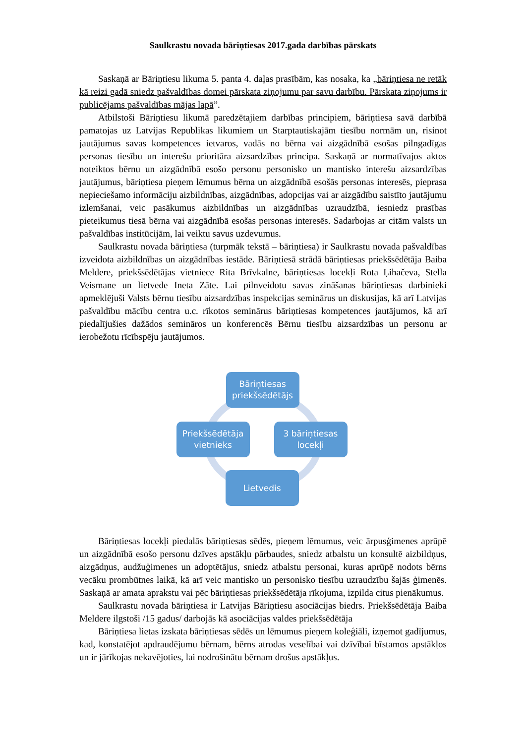Saulkrastu novada bāriņtiesas 2017.gada darbības pārskats
Saskaņā ar Bāriņtiesu likuma 5. panta 4. daļas prasībām, kas nosaka, ka „bāriņtiesa ne retāk kā reizi gadā sniedz pašvaldības domei pārskata ziņojumu par savu darbību. Pārskata ziņojums ir publicējams pašvaldības mājas lapā”.
Atbilstoši Bāriņtiesu likumā paredzētajiem darbības principiem, bāriņtiesa savā darbībā pamatojas uz Latvijas Republikas likumiem un Starptautiskajām tiesību normām un, risinot jautājumus savas kompetences ietvaros, vadās no bērna vai aizgādnībā esošas pilngadīgas personas tiesību un interešu prioritāra aizsardzības principa. Saskaņā ar normatīvajos aktos noteiktos bērnu un aizgādnībā esošo personu personisko un mantisko interešu aizsardzības jautājumus, bāriņtiesa pieņem lēmumus bērna un aizgādnībā esošās personas interesēs, pieprasa nepieciešamo informāciju aizbildnības, aizgādnības, adopcijas vai ar aizgādību saistīto jautājumu izlemšanai, veic pasākumus aizbildnības un aizgādnības uzraudzībā, iesniedz prasības pieteikumus tiesā bērna vai aizgādnībā esošas personas interesēs. Sadarbojas ar citām valsts un pašvaldības institūcijām, lai veiktu savus uzdevumus.
Saulkrastu novada bāriņtiesa (turpmāk tekstā – bāriņtiesa) ir Saulkrastu novada pašvaldības izveidota aizbildnības un aizgādnības iestāde. Bāriņtiesā strādā bāriņtiesas priekšsēdētāja Baiba Meldere, priekšsēdētājas vietniece Rita Brīvkalne, bāriņtiesas locekļi Rota Ļihačeva, Stella Veismane un lietvede Ineta Zāte. Lai pilnveidotu savas zināšanas bāriņtiesas darbinieki apmeklējuši Valsts bērnu tiesību aizsardzības inspekcijas seminārus un diskusijas, kā arī Latvijas pašvaldību mācību centra u.c. rīkotos seminārus bāriņtiesas kompetences jautājumos, kā arī piedalījušies dažādos semināros un konferencēs Bērnu tiesību aizsardzības un personu ar ierobežotu rīcībspēju jautājumos.
Bāriņtiesas priekšsēdētājs
Priekšsēdētāja vietnieks
3 bāriņtiesas locekļi
Lietvedis
Bāriņtiesas locekļi piedalās bāriņtiesas sēdēs, pieņem lēmumus, veic ārpusģimenes aprūpē un aizgādnībā esošo personu dzīves apstākļu pārbaudes, sniedz atbalstu un konsultē aizbildņus, aizgādņus, audžuģimenes un adoptētājus, sniedz atbalstu personai, kuras aprūpē nodots bērns vecāku prombūtnes laikā, kā arī veic mantisko un personisko tiesību uzraudzību šajās ģimenēs. Saskaņā ar amata aprakstu vai pēc bāriņtiesas priekšsēdētāja rīkojuma, izpilda citus pienākumus.
Saulkrastu novada bāriņtiesa ir Latvijas Bāriņtiesu asociācijas biedrs. Priekšsēdētāja Baiba Meldere ilgstoši /15 gadus/ darbojās kā asociācijas valdes priekšsēdētāja
Bāriņtiesa lietas izskata bāriņtiesas sēdēs un lēmumus pieņem koleģiāli, izņemot gadījumus, kad, konstatējot apdraudējumu bērnam, bērns atrodas veselībai vai dzīvībai bīstamos apstākļos un ir jārīkojas nekavējoties, lai nodrošinātu bērnam drošus apstākļus.